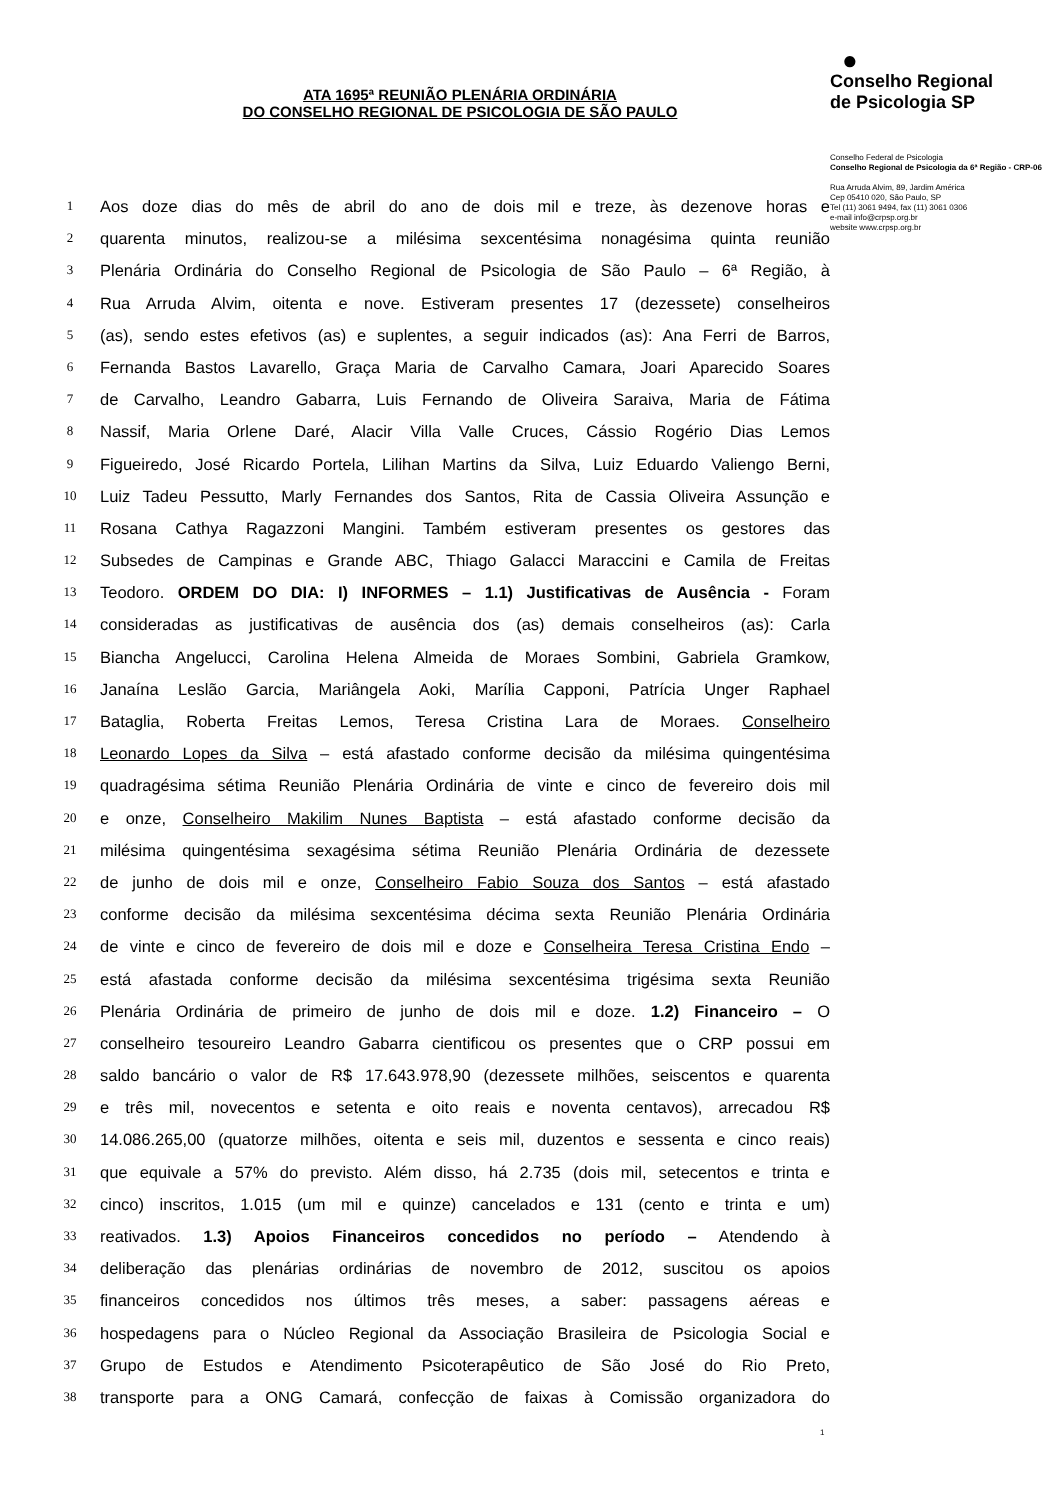●
Conselho Regional
de Psicologia SP
Conselho Federal de Psicologia
Conselho Regional de Psicologia da 6ª Região - CRP-06
Rua Arruda Alvim, 89, Jardim América
Cep 05410 020, São Paulo, SP
Tel (11) 3061 9494, fax (11) 3061 0306
e-mail info@crpsp.org.br
website www.crpsp.org.br
ATA 1695ª REUNIÃO PLENÁRIA ORDINÁRIA
DO CONSELHO REGIONAL DE PSICOLOGIA DE SÃO PAULO
1 Aos doze dias do mês de abril do ano de dois mil e treze, às dezenove horas e
2 quarenta minutos, realizou-se a milésima sexcentésima nonagésima quinta reunião
3 Plenária Ordinária do Conselho Regional de Psicologia de São Paulo – 6ª Região, à
4 Rua Arruda Alvim, oitenta e nove. Estiveram presentes 17 (dezessete) conselheiros
5 (as), sendo estes efetivos (as) e suplentes, a seguir indicados (as): Ana Ferri de Barros,
6 Fernanda Bastos Lavarello, Graça Maria de Carvalho Camara, Joari Aparecido Soares
7 de Carvalho, Leandro Gabarra, Luis Fernando de Oliveira Saraiva, Maria de Fátima
8 Nassif, Maria Orlene Daré, Alacir Villa Valle Cruces, Cássio Rogério Dias Lemos
9 Figueiredo, José Ricardo Portela, Lilihan Martins da Silva, Luiz Eduardo Valiengo Berni,
10 Luiz Tadeu Pessutto, Marly Fernandes dos Santos, Rita de Cassia Oliveira Assunção e
11 Rosana Cathya Ragazzoni Mangini. Também estiveram presentes os gestores das
12 Subsedes de Campinas e Grande ABC, Thiago Galacci Maraccini e Camila de Freitas
13 Teodoro. ORDEM DO DIA: I) INFORMES – 1.1) Justificativas de Ausência - Foram
14 consideradas as justificativas de ausência dos (as) demais conselheiros (as): Carla
15 Biancha Angelucci, Carolina Helena Almeida de Moraes Sombini, Gabriela Gramkow,
16 Janaína Leslão Garcia, Mariângela Aoki, Marília Capponi, Patrícia Unger Raphael
17 Bataglia, Roberta Freitas Lemos, Teresa Cristina Lara de Moraes. Conselheiro
18 Leonardo Lopes da Silva – está afastado conforme decisão da milésima quingentésima
19 quadragésima sétima Reunião Plenária Ordinária de vinte e cinco de fevereiro dois mil
20 e onze, Conselheiro Makilim Nunes Baptista – está afastado conforme decisão da
21 milésima quingentésima sexagésima sétima Reunião Plenária Ordinária de dezessete
22 de junho de dois mil e onze, Conselheiro Fabio Souza dos Santos – está afastado
23 conforme decisão da milésima sexcentésima décima sexta Reunião Plenária Ordinária
24 de vinte e cinco de fevereiro de dois mil e doze e Conselheira Teresa Cristina Endo –
25 está afastada conforme decisão da milésima sexcentésima trigésima sexta Reunião
26 Plenária Ordinária de primeiro de junho de dois mil e doze. 1.2) Financeiro – O
27 conselheiro tesoureiro Leandro Gabarra cientificou os presentes que o CRP possui em
28 saldo bancário o valor de R$ 17.643.978,90 (dezessete milhões, seiscentos e quarenta
29 e três mil, novecentos e setenta e oito reais e noventa centavos), arrecadou R$
30 14.086.265,00 (quatorze milhões, oitenta e seis mil, duzentos e sessenta e cinco reais)
31 que equivale a 57% do previsto. Além disso, há 2.735 (dois mil, setecentos e trinta e
32 cinco) inscritos, 1.015 (um mil e quinze) cancelados e 131 (cento e trinta e um)
33 reativados. 1.3) Apoios Financeiros concedidos no período – Atendendo à
34 deliberação das plenárias ordinárias de novembro de 2012, suscitou os apoios
35 financeiros concedidos nos últimos três meses, a saber: passagens aéreas e
36 hospedagens para o Núcleo Regional da Associação Brasileira de Psicologia Social e
37 Grupo de Estudos e Atendimento Psicoterapêutico de São José do Rio Preto,
38 transporte para a ONG Camará, confecção de faixas à Comissão organizadora do
1